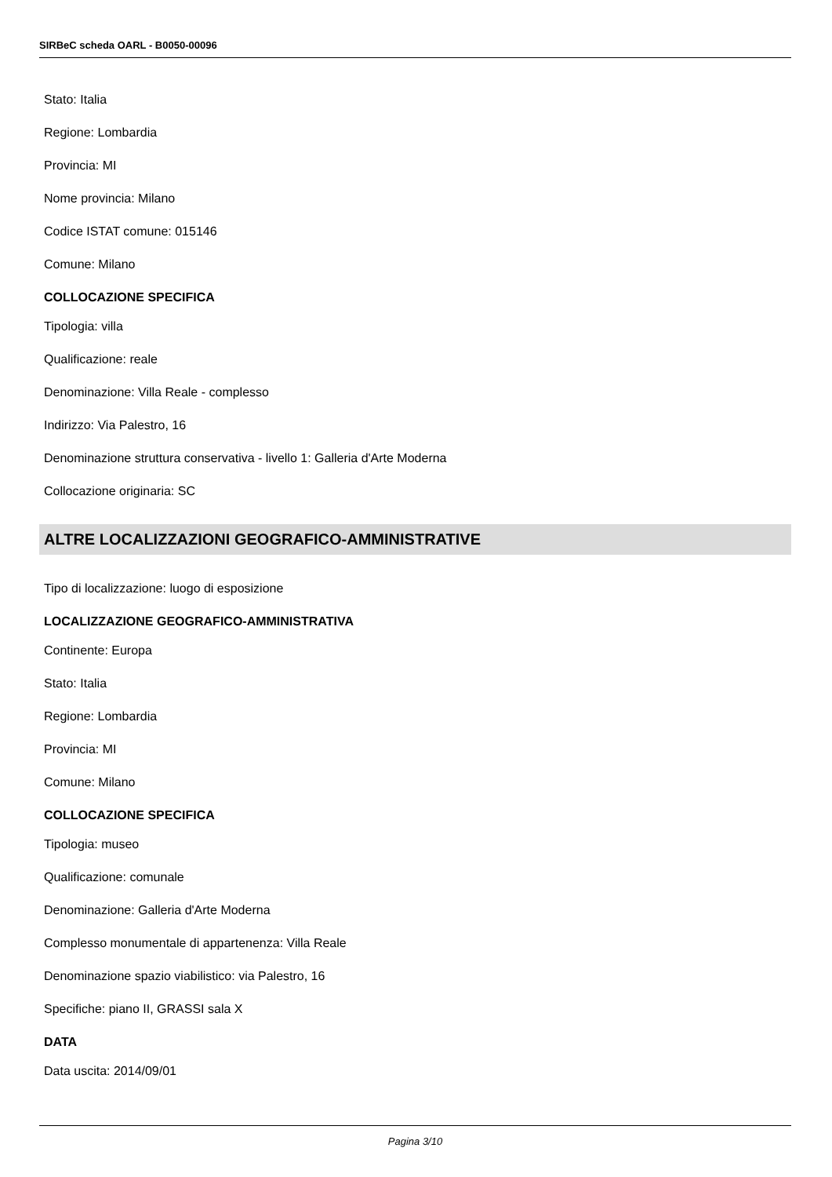SIRBeC scheda OARL - B0050-00096
Stato: Italia
Regione: Lombardia
Provincia: MI
Nome provincia: Milano
Codice ISTAT comune: 015146
Comune: Milano
COLLOCAZIONE SPECIFICA
Tipologia: villa
Qualificazione: reale
Denominazione: Villa Reale - complesso
Indirizzo: Via Palestro, 16
Denominazione struttura conservativa - livello 1: Galleria d'Arte Moderna
Collocazione originaria: SC
ALTRE LOCALIZZAZIONI GEOGRAFICO-AMMINISTRATIVE
Tipo di localizzazione: luogo di esposizione
LOCALIZZAZIONE GEOGRAFICO-AMMINISTRATIVA
Continente: Europa
Stato: Italia
Regione: Lombardia
Provincia: MI
Comune: Milano
COLLOCAZIONE SPECIFICA
Tipologia: museo
Qualificazione: comunale
Denominazione: Galleria d'Arte Moderna
Complesso monumentale di appartenenza: Villa Reale
Denominazione spazio viabilistico: via Palestro, 16
Specifiche: piano II, GRASSI sala X
DATA
Data uscita: 2014/09/01
Pagina 3/10